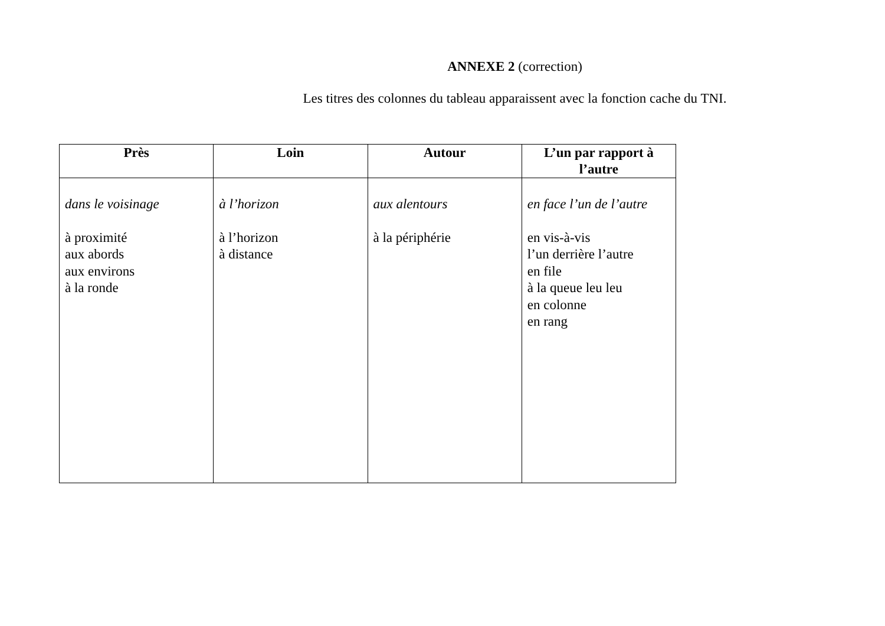ANNEXE 2 (correction)
Les titres des colonnes du tableau apparaissent avec la fonction cache du TNI.
| Près | Loin | Autour | L’un par rapport à l’autre |
| --- | --- | --- | --- |
| dans le voisinage à proximité aux abords aux environs à la ronde | à l’horizon à l’horizon à distance | aux alentours à la périphérie | en face l’un de l’autre en vis-à-vis l’un derrière l’autre en file à la queue leu leu en colonne en rang |